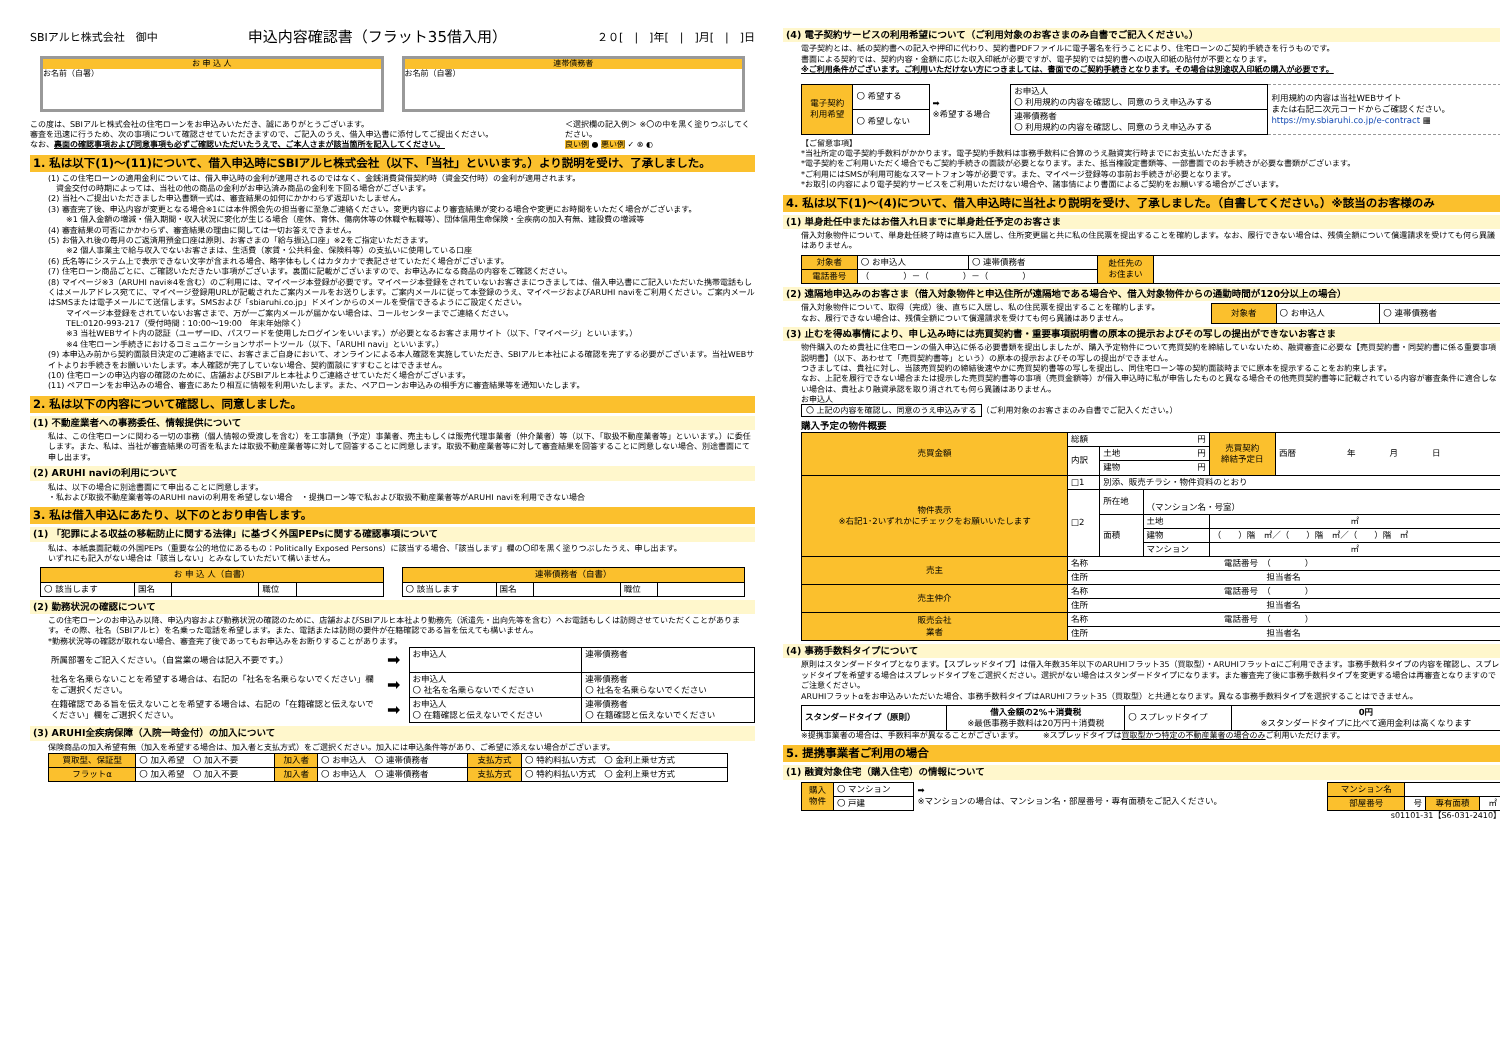SBIアルヒ株式会社　御中 申込内容確認書（フラット35借入用） ２０[　|　]年[　|　]月[　|　]日
お 申 込 人
お名前（自署）
連帯債務者
お名前（自署）
この度は、SBIアルヒ株式会社の住宅ローンをお申込みいただき、誠にありがとうございます。
審査を迅速に行うため、次の事項について確認させていただきますので、ご記入のうえ、借入申込書に添付してご提出ください。
なお、裏面の確認事項および同意事項も必ずご確認いただいたうえで、ご本人さまが該当箇所を記入してください。
＜選択欄の記入例＞ ※〇の中を黒く塗りつぶしてください。
良い例 ● 悪い例 ✓ ⊗ ◐
1. 私は以下(1)～(11)について、借入申込時にSBIアルヒ株式会社（以下、「当社」といいます。）より説明を受け、了承しました。
(1) この住宅ローンの適用金利については、借入申込時の金利が適用されるのではなく、金銭消費貸借契約時（資金交付時）の金利が適用されます。
　資金交付の時期によっては、当社の他の商品の金利がお申込済み商品の金利を下回る場合がございます。
(2) 当社へご提出いただきました申込書類一式は、審査結果の如何にかかわらず返却いたしません。
(3) 審査完了後、申込内容が変更となる場合※1には本件照会先の担当者に至急ご連絡ください。変更内容により審査結果が変わる場合や変更にお時間をいただく場合がございます。
※1 借入金額の増減・借入期間・収入状況に変化が生じる場合（産休、育休、傷病休等の休職や転職等）、団体信用生命保険・全疾病の加入有無、建設費の増減等
(4) 審査結果の可否にかかわらず、審査結果の理由に関しては一切お答えできません。
(5) お借入れ後の毎月のご返済用預金口座は原則、お客さまの「給与振込口座」※2をご指定いただきます。
※2 個人事業主で給与収入でないお客さまは、生活費（家賃・公共料金、保険料等）の支払いに使用している口座
(6) 氏名等にシステム上で表示できない文字が含まれる場合、略字体もしくはカタカナで表記させていただく場合がございます。
(7) 住宅ローン商品ごとに、ご確認いただきたい事項がございます。裏面に記載がございますので、お申込みになる商品の内容をご確認ください。
(8) マイページ※3（ARUHI navi※4を含む）のご利用には、マイページ本登録が必要です。マイページ本登録をされていないお客さまにつきましては、借入申込書にご記入いただいた携帯電話もしくはメールアドレス宛てに、マイページ登録用URLが記載されたご案内メールをお送りします。ご案内メールに従って本登録のうえ、マイページおよびARUHI naviをご利用ください。ご案内メールはSMSまたは電子メールにて送信します。SMSおよび「sbiaruhi.co.jp」ドメインからのメールを受信できるようにご設定ください。
マイページ本登録をされていないお客さまで、万が一ご案内メールが届かない場合は、コールセンターまでご連絡ください。
TEL:0120-993-217（受付時間：10:00～19:00　年末年始除く）
※3 当社WEBサイト内の認証（ユーザーID、パスワードを使用したログインをいいます。）が必要となるお客さま用サイト（以下、「マイページ」といいます。）
※4 住宅ローン手続きにおけるコミュニケーションサポートツール（以下、「ARUHI navi」といいます。）
(9) 本申込み前から契約面談日決定のご連絡までに、お客さまご自身において、オンラインによる本人確認を実施していただき、SBIアルヒ本社による確認を完了する必要がございます。当社WEBサイトよりお手続きをお願いいたします。本人確認が完了していない場合、契約面談にすすむことはできません。
(10) 住宅ローンの申込内容の確認のために、店舗およびSBIアルヒ本社よりご連絡させていただく場合がございます。
(11) ペアローンをお申込みの場合、審査にあたり相互に情報を利用いたします。また、ペアローンお申込みの相手方に審査結果等を通知いたします。
2. 私は以下の内容について確認し、同意しました。
(1) 不動産業者への事務委任、情報提供について
私は、この住宅ローンに関わる一切の事務（個人情報の受渡しを含む）を工事請負（予定）事業者、売主もしくは販売代理事業者（仲介業者）等（以下、「取扱不動産業者等」といいます。）に委任します。また、私は、当社が審査結果の可否を私または取扱不動産業者等に対して回答することに同意します。取扱不動産業者等に対して審査結果を回答することに同意しない場合、別途書面にて申し出ます。
(2) ARUHI naviの利用について
私は、以下の場合に別途書面にて申出ることに同意します。
・私および取扱不動産業者等のARUHI naviの利用を希望しない場合　・提携ローン等で私および取扱不動産業者等がARUHI naviを利用できない場合
3. 私は借入申込にあたり、以下のとおり申告します。
(1) 「犯罪による収益の移転防止に関する法律」に基づく外国PEPsに関する確認事項について
私は、本紙裏面記載の外国PEPs（重要な公的地位にあるもの：Politically Exposed Persons）に該当する場合、「該当します」欄の〇印を黒く塗りつぶしたうえ、申し出ます。
いずれにも記入がない場合は「該当しない」とみなしていただいて構いません。
| お 申 込 人（自書） | | | | |
| --- | --- | --- | --- | --- |
| 〇 該当します | 国名 | | 職位 | |
| 連帯債務者（自書） | | | | |
| --- | --- | --- | --- | --- |
| 〇 該当します | 国名 | | 職位 | |
(2) 勤務状況の確認について
この住宅ローンのお申込み以降、申込内容および勤務状況の確認のために、店舗およびSBIアルヒ本社より勤務先（派遣先・出向先等を含む）へお電話もしくは訪問させていただくことがあります。その際、社名（SBIアルヒ）を名乗った電話を希望します。また、電話または訪問の要件が在籍確認である旨を伝えても構いません。
*勤務状況等の確認が取れない場合、審査完了後であってもお申込みをお断りすることがあります。
| 所属部署をご記入ください。（自営業の場合は記入不要です。） | ➡ | お申込人 | 連帯債務者 |
| 社名を名乗らないことを希望する場合は、右記の「社名を名乗らないでください」欄をご選択ください。 | ➡ | お申込人 〇 社名を名乗らないでください | 連帯債務者 〇 社名を名乗らないでください |
| 在籍確認である旨を伝えないことを希望する場合は、右記の「在籍確認と伝えないでください」欄をご選択ください。 | ➡ | お申込人 〇 在籍確認と伝えないでください | 連帯債務者 〇 在籍確認と伝えないでください |
(3) ARUHI全疾病保障（入院一時金付）の加入について
保険商品の加入希望有無（加入を希望する場合は、加入者と支払方式）をご選択ください。加入には申込条件等があり、ご希望に添えない場合がございます。
| 買取型、保証型 | 〇 加入希望 〇 加入不要 | 加入者 | 〇 お申込人 〇 連帯債務者 | 支払方式 | 〇 特約料払い方式 〇 金利上乗せ方式 |
| フラットα | 〇 加入希望 〇 加入不要 | 加入者 | 〇 お申込人 〇 連帯債務者 | 支払方式 | 〇 特約料払い方式 〇 金利上乗せ方式 |
(4) 電子契約サービスの利用希望について（ご利用対象のお客さまのみ自書でご記入ください。）
電子契約とは、紙の契約書への記入や押印に代わり、契約書PDFファイルに電子署名を行うことにより、住宅ローンのご契約手続きを行うものです。
書面による契約では、契約内容・金額に応じた収入印紙が必要ですが、電子契約では契約書への収入印紙の貼付が不要となります。
※ご利用条件がございます。ご利用いただけない方につきましては、書面でのご契約手続きとなります。その場合は別途収入印紙の購入が必要です。
| 電子契約 利用希望 | 〇 希望する | ➡ ※希望する場合 | お申込人 〇 利用規約の内容を確認し、同意のうえ申込みする | 利用規約の内容は当社WEBサイト または右記二次元コードからご確認ください。 https://my.sbiaruhi.co.jp/e-contract ▦ |
| | 〇 希望しない | | 連帯債務者 〇 利用規約の内容を確認し、同意のうえ申込みする | |
【ご留意事項】
*当社所定の電子契約手数料がかかります。電子契約手数料は事務手数料に合算のうえ融資実行時までにお支払いただきます。
*電子契約をご利用いただく場合でもご契約手続きの面談が必要となります。また、抵当権設定書類等、一部書面でのお手続きが必要な書類がございます。
*ご利用にはSMSが利用可能なスマートフォン等が必要です。また、マイページ登録等の事前お手続きが必要となります。
*お取引の内容により電子契約サービスをご利用いただけない場合や、諸事情により書面によるご契約をお願いする場合がございます。
4. 私は以下(1)～(4)について、借入申込時に当社より説明を受け、了承しました。（自書してください。）※該当のお客様のみ
(1) 単身赴任中またはお借入れ日までに単身赴任予定のお客さま
借入対象物件について、単身赴任終了時は直ちに入居し、住所変更届と共に私の住民票を提出することを確約します。なお、履行できない場合は、残債全額について償還請求を受けても何ら異議はありません。
| 対象者 | 〇 お申込人 | 〇 連帯債務者 | 赴任先の お住まい | |
| 電話番号 | （ ）－（ ）－（ ） | | | |
(2) 遠隔地申込みのお客さま（借入対象物件と申込住所が遠隔地である場合や、借入対象物件からの通勤時間が120分以上の場合）
借入対象物件について、取得（完成）後、直ちに入居し、私の住民票を提出することを確約します。
なお、履行できない場合は、残債全額について償還請求を受けても何ら異議はありません。
| 対象者 | 〇 お申込人 | 〇 連帯債務者 |
(3) 止むを得ぬ事情により、申し込み時には売買契約書・重要事項説明書の原本の提示およびその写しの提出ができないお客さま
物件購入のため貴社に住宅ローンの借入申込に係る必要書類を提出しましたが、購入予定物件について売買契約を締結していないため、融資審査に必要な【売買契約書・同契約書に係る重要事項説明書】（以下、あわせて「売買契約書等」という）の原本の提示およびその写しの提出ができません。
つきましては、貴社に対し、当該売買契約の締結後速やかに売買契約書等の写しを提出し、同住宅ローン等の契約面談時までに原本を提示することをお約束します。
なお、上記を履行できない場合または提示した売買契約書等の事項（売買金額等）が借入申込時に私が申告したものと異なる場合その他売買契約書等に記載されている内容が審査条件に適合しない場合は、貴社より融資承認を取り消されても何ら異議はありません。
お申込人
〇 上記の内容を確認し、同意のうえ申込みする （ご利用対象のお客さまのみ自書でご記入ください。）
購入予定の物件概要
| 売買金額 | 総額 円 | | | 売買契約 締結予定日 | 西暦 年 月 日 |
| | 内訳 | 土地 円 | | | |
| | | 建物 円 | | | |
| 物件表示 ※右記1･2いずれかにチェックをお願いいたします | □1 | 別添、販売チラシ・物件資料のとおり | | | |
| | □2 | 所在地 | （マンション名・号室） | | |
| | | 面積 | 土地 | ㎡ | |
| | | | 建物 | （ ）階 ㎡／（ ）階 ㎡／（ ）階 ㎡ | |
| | | | マンション | ㎡ | |
| 売主 | 名称 電話番号 （ ） | | | | |
| | 住所 担当者名 | | | | |
| 売主仲介 | 名称 電話番号 （ ） | | | | |
| | 住所 担当者名 | | | | |
| 販売会社 業者 | 名称 電話番号 （ ） | | | | |
| | 住所 担当者名 | | | | |
(4) 事務手数料タイプについて
原則はスタンダードタイプとなります。【スプレッドタイプ】は借入年数35年以下のARUHIフラット35（買取型）・ARUHIフラットαにご利用できます。事務手数料タイプの内容を確認し、スプレッドタイプを希望する場合はスプレッドタイプをご選択ください。選択がない場合はスタンダードタイプになります。また審査完了後に事務手数料タイプを変更する場合は再審査となりますのでご注意ください。
ARUHIフラットαをお申込みいただいた場合、事務手数料タイプはARUHIフラット35（買取型）と共通となります。異なる事務手数料タイプを選択することはできません。
| スタンダードタイプ（原則） | 借入金額の2%＋消費税 ※最低事務手数料は20万円＋消費税 | 〇 スプレッドタイプ | 0円 ※スタンダードタイプに比べて適用金利は高くなります |
※提携事業者の場合は、手数料率が異なることがございます。　　　※スプレッドタイプは買取型かつ特定の不動産業者の場合のみご利用いただけます。
5. 提携事業者ご利用の場合
(1) 融資対象住宅（購入住宅）の情報について
| 購入 物件 | 〇 マンション | ➡ ※マンションの場合は、マンション名・部屋番号・専有面積をご記入ください。 | マンション名 | | | |
| | 〇 戸建 | | 部屋番号 | 号 | 専有面積 | ㎡ |
s01101-31【S6-031-2410】